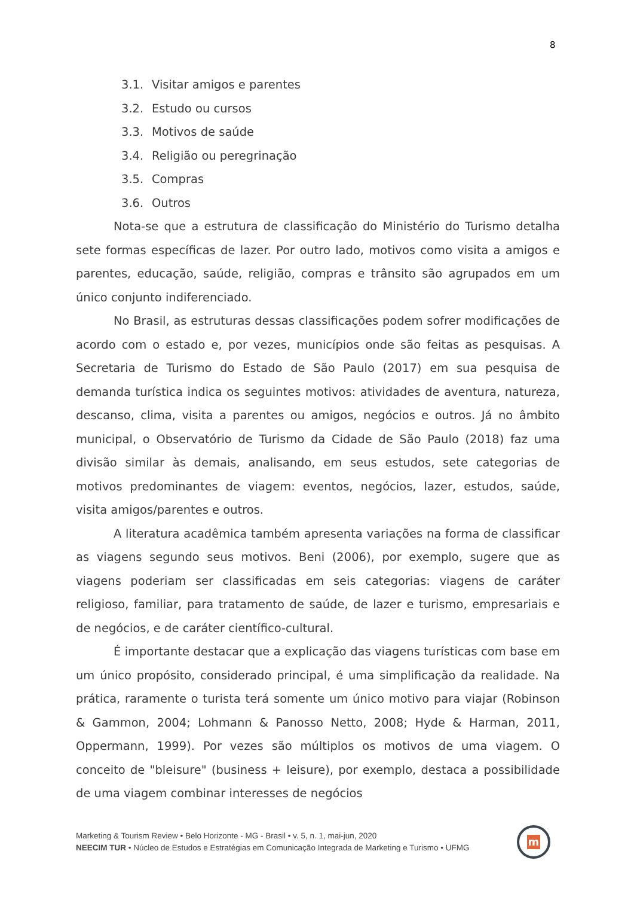8
3.1. Visitar amigos e parentes
3.2. Estudo ou cursos
3.3. Motivos de saúde
3.4. Religião ou peregrinação
3.5. Compras
3.6. Outros
Nota-se que a estrutura de classificação do Ministério do Turismo detalha sete formas específicas de lazer. Por outro lado, motivos como visita a amigos e parentes, educação, saúde, religião, compras e trânsito são agrupados em um único conjunto indiferenciado.
No Brasil, as estruturas dessas classificações podem sofrer modificações de acordo com o estado e, por vezes, municípios onde são feitas as pesquisas. A Secretaria de Turismo do Estado de São Paulo (2017) em sua pesquisa de demanda turística indica os seguintes motivos: atividades de aventura, natureza, descanso, clima, visita a parentes ou amigos, negócios e outros. Já no âmbito municipal, o Observatório de Turismo da Cidade de São Paulo (2018) faz uma divisão similar às demais, analisando, em seus estudos, sete categorias de motivos predominantes de viagem: eventos, negócios, lazer, estudos, saúde, visita amigos/parentes e outros.
A literatura acadêmica também apresenta variações na forma de classificar as viagens segundo seus motivos. Beni (2006), por exemplo, sugere que as viagens poderiam ser classificadas em seis categorias: viagens de caráter religioso, familiar, para tratamento de saúde, de lazer e turismo, empresariais e de negócios, e de caráter científico-cultural.
É importante destacar que a explicação das viagens turísticas com base em um único propósito, considerado principal, é uma simplificação da realidade. Na prática, raramente o turista terá somente um único motivo para viajar (Robinson & Gammon, 2004; Lohmann & Panosso Netto, 2008; Hyde & Harman, 2011, Oppermann, 1999). Por vezes são múltiplos os motivos de uma viagem. O conceito de "bleisure" (business + leisure), por exemplo, destaca a possibilidade de uma viagem combinar interesses de negócios
Marketing & Tourism Review • Belo Horizonte - MG - Brasil • v. 5, n. 1, mai-jun, 2020
NEECIM TUR • Núcleo de Estudos e Estratégias em Comunicação Integrada de Marketing e Turismo • UFMG
m